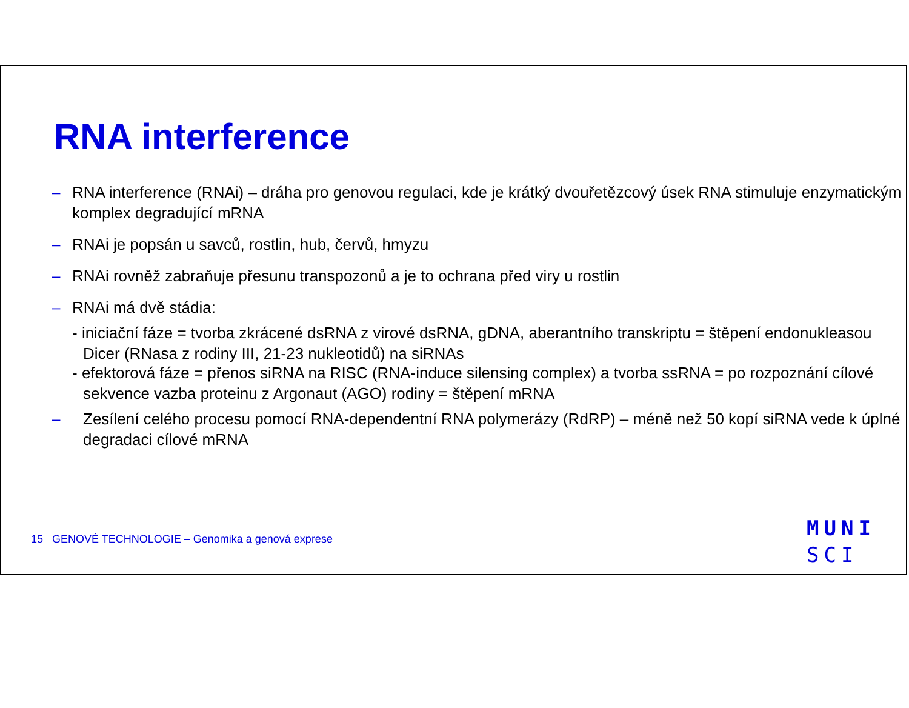RNA interference
– RNA interference (RNAi) – dráha pro genovou regulaci, kde je krátký dvouřetězcový úsek RNA stimuluje enzymatickým komplex degradující mRNA
– RNAi je popsán u savců, rostlin, hub, červů, hmyzu
– RNAi rovněž zabraňuje přesunu transpozonů a je to ochrana před viry u rostlin
– RNAi má dvě stádia:
- iniciační fáze = tvorba zkrácené dsRNA z virové dsRNA, gDNA, aberantního transkriptu = štěpení endonukleasou Dicer (RNasa z rodiny III, 21-23 nukleotidů) na siRNAs
- efektorová fáze = přenos siRNA na RISC (RNA-induce silensing complex) a tvorba ssRNA = po rozpoznání cílové sekvence vazba proteinu z Argonaut (AGO) rodiny = štěpení mRNA
– Zesílení celého procesu pomocí RNA-dependentní RNA polymerázy (RdRP) – méně než 50 kopí siRNA vede k úplné degradaci cílové mRNA
15 GENOVÉ TECHNOLOGIE – Genomika a genová exprese
MUNI
SCI